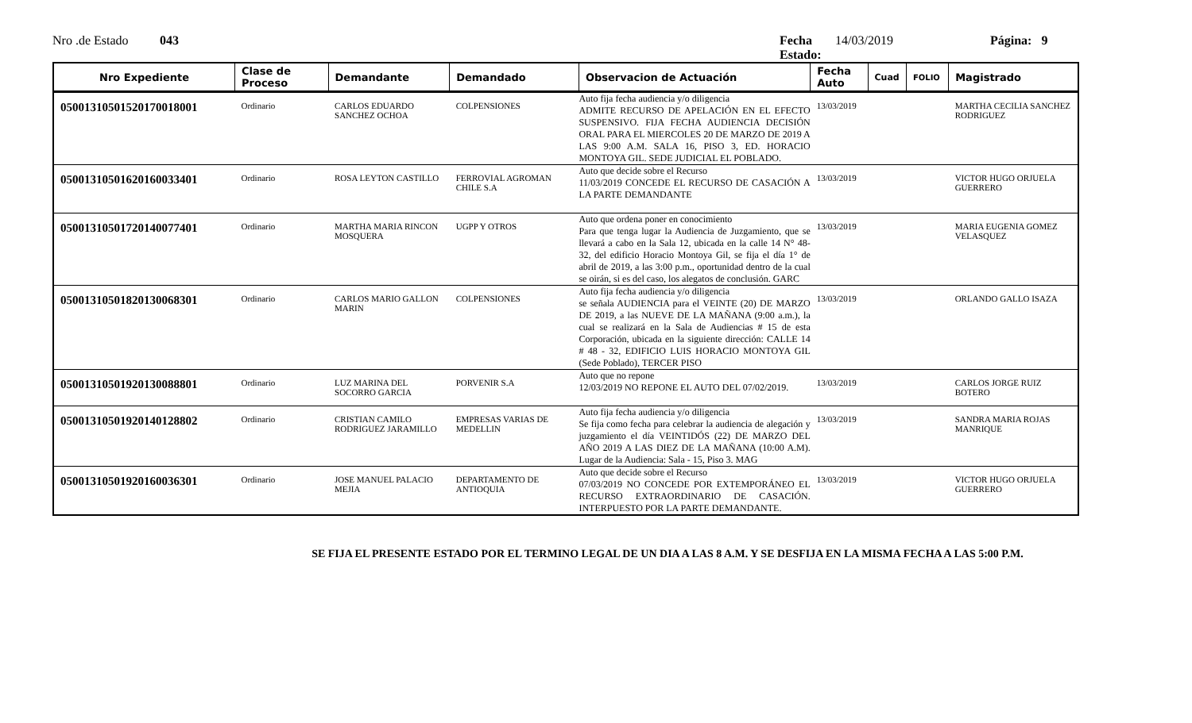Nro .de Estado 043 Fecha Estado:
14/03/2019 Página: 9
| Nro Expediente | Clase de Proceso | Demandante | Demandado | Observacion de Actuación | Fecha Auto | Cuad | FOLIO | Magistrado |
| --- | --- | --- | --- | --- | --- | --- | --- | --- |
| 05001310501520170018001 | Ordinario | CARLOS EDUARDO SANCHEZ OCHOA | COLPENSIONES | Auto fija fecha audiencia y/o diligencia ADMITE RECURSO DE APELACIÓN EN EL EFECTO SUSPENSIVO. FIJA FECHA AUDIENCIA DECISIÓN ORAL PARA EL MIERCOLES 20 DE MARZO DE 2019 A LAS 9:00 A.M. SALA 16, PISO 3, ED. HORACIO MONTOYA GIL. SEDE JUDICIAL EL POBLADO. | 13/03/2019 | | | MARTHA CECILIA SANCHEZ RODRIGUEZ |
| 05001310501620160033401 | Ordinario | ROSA LEYTON CASTILLO | FERROVIAL AGROMAN CHILE S.A | Auto que decide sobre el Recurso 11/03/2019 CONCEDE EL RECURSO DE CASACIÓN A LA PARTE DEMANDANTE | 13/03/2019 | | | VICTOR HUGO ORJUELA GUERRERO |
| 05001310501720140077401 | Ordinario | MARTHA MARIA RINCON MOSQUERA | UGPP Y OTROS | Auto que ordena poner en conocimiento Para que tenga lugar la Audiencia de Juzgamiento, que se llevará a cabo en la Sala 12, ubicada en la calle 14 N° 48-32, del edificio Horacio Montoya Gil, se fija el día 1° de abril de 2019, a las 3:00 p.m., oportunidad dentro de la cual se oirán, si es del caso, los alegatos de conclusión. GARC | 13/03/2019 | | | MARIA EUGENIA GOMEZ VELASQUEZ |
| 05001310501820130068301 | Ordinario | CARLOS MARIO GALLON MARIN | COLPENSIONES | Auto fija fecha audiencia y/o diligencia se señala AUDIENCIA para el VEINTE (20) DE MARZO DE 2019, a las NUEVE DE LA MAÑANA (9:00 a.m.), la cual se realizará en la Sala de Audiencias # 15 de esta Corporación, ubicada en la siguiente dirección: CALLE 14 # 48 - 32, EDIFICIO LUIS HORACIO MONTOYA GIL (Sede Poblado), TERCER PISO | 13/03/2019 | | | ORLANDO GALLO ISAZA |
| 05001310501920130088801 | Ordinario | LUZ MARINA DEL SOCORRO GARCIA | PORVENIR S.A | Auto que no repone 12/03/2019 NO REPONE EL AUTO DEL 07/02/2019. | 13/03/2019 | | | CARLOS JORGE RUIZ BOTERO |
| 05001310501920140128802 | Ordinario | CRISTIAN CAMILO RODRIGUEZ JARAMILLO | EMPRESAS VARIAS DE MEDELLIN | Auto fija fecha audiencia y/o diligencia Se fija como fecha para celebrar la audiencia de alegación y juzgamiento el día VEINTIDÓS (22) DE MARZO DEL AÑO 2019 A LAS DIEZ DE LA MAÑANA (10:00 A.M). Lugar de la Audiencia: Sala - 15, Piso 3. MAG | 13/03/2019 | | | SANDRA MARIA ROJAS MANRIQUE |
| 05001310501920160036301 | Ordinario | JOSE MANUEL PALACIO MEJIA | DEPARTAMENTO DE ANTIOQUIA | Auto que decide sobre el Recurso 07/03/2019 NO CONCEDE POR EXTEMPORÁNEO EL RECURSO EXTRAORDINARIO DE CASACIÓN. INTERPUESTO POR LA PARTE DEMANDANTE. | 13/03/2019 | | | VICTOR HUGO ORJUELA GUERRERO |
SE FIJA EL PRESENTE ESTADO POR EL TERMINO LEGAL DE UN DIA A LAS 8 A.M. Y SE DESFIJA EN LA MISMA FECHA A LAS 5:00 P.M.